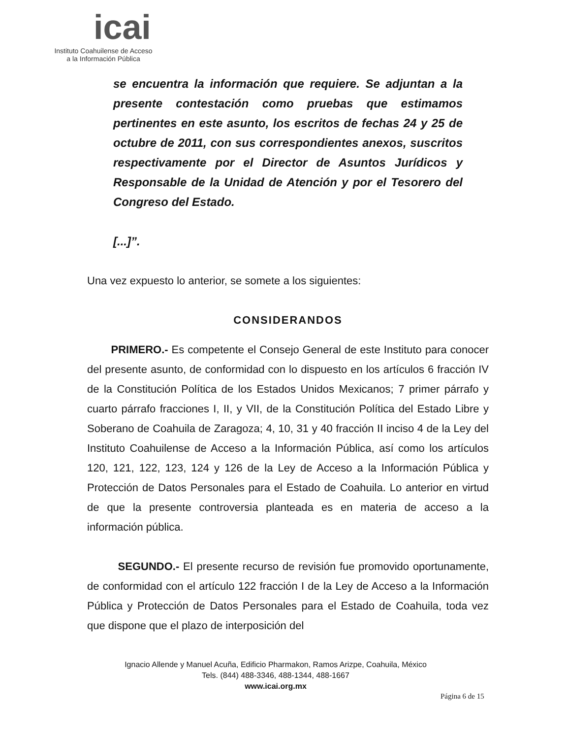icai
Instituto Coahuilense de Acceso
a la Información Pública
se encuentra la información que requiere. Se adjuntan a la presente contestación como pruebas que estimamos pertinentes en este asunto, los escritos de fechas 24 y 25 de octubre de 2011, con sus correspondientes anexos, suscritos respectivamente por el Director de Asuntos Jurídicos y Responsable de la Unidad de Atención y por el Tesorero del Congreso del Estado.
[...]”.
Una vez expuesto lo anterior, se somete a los siguientes:
CONSIDERANDOS
PRIMERO.- Es competente el Consejo General de este Instituto para conocer del presente asunto, de conformidad con lo dispuesto en los artículos 6 fracción IV de la Constitución Política de los Estados Unidos Mexicanos; 7 primer párrafo y cuarto párrafo fracciones I, II, y VII, de la Constitución Política del Estado Libre y Soberano de Coahuila de Zaragoza; 4, 10, 31 y 40 fracción II inciso 4 de la Ley del Instituto Coahuilense de Acceso a la Información Pública, así como los artículos 120, 121, 122, 123, 124 y 126 de la Ley de Acceso a la Información Pública y Protección de Datos Personales para el Estado de Coahuila. Lo anterior en virtud de que la presente controversia planteada es en materia de acceso a la información pública.
SEGUNDO.- El presente recurso de revisión fue promovido oportunamente, de conformidad con el artículo 122 fracción I de la Ley de Acceso a la Información Pública y Protección de Datos Personales para el Estado de Coahuila, toda vez que dispone que el plazo de interposición del
Ignacio Allende y Manuel Acuña, Edificio Pharmakon, Ramos Arizpe, Coahuila, México
Tels. (844) 488-3346, 488-1344, 488-1667
www.icai.org.mx
Página 6 de 15